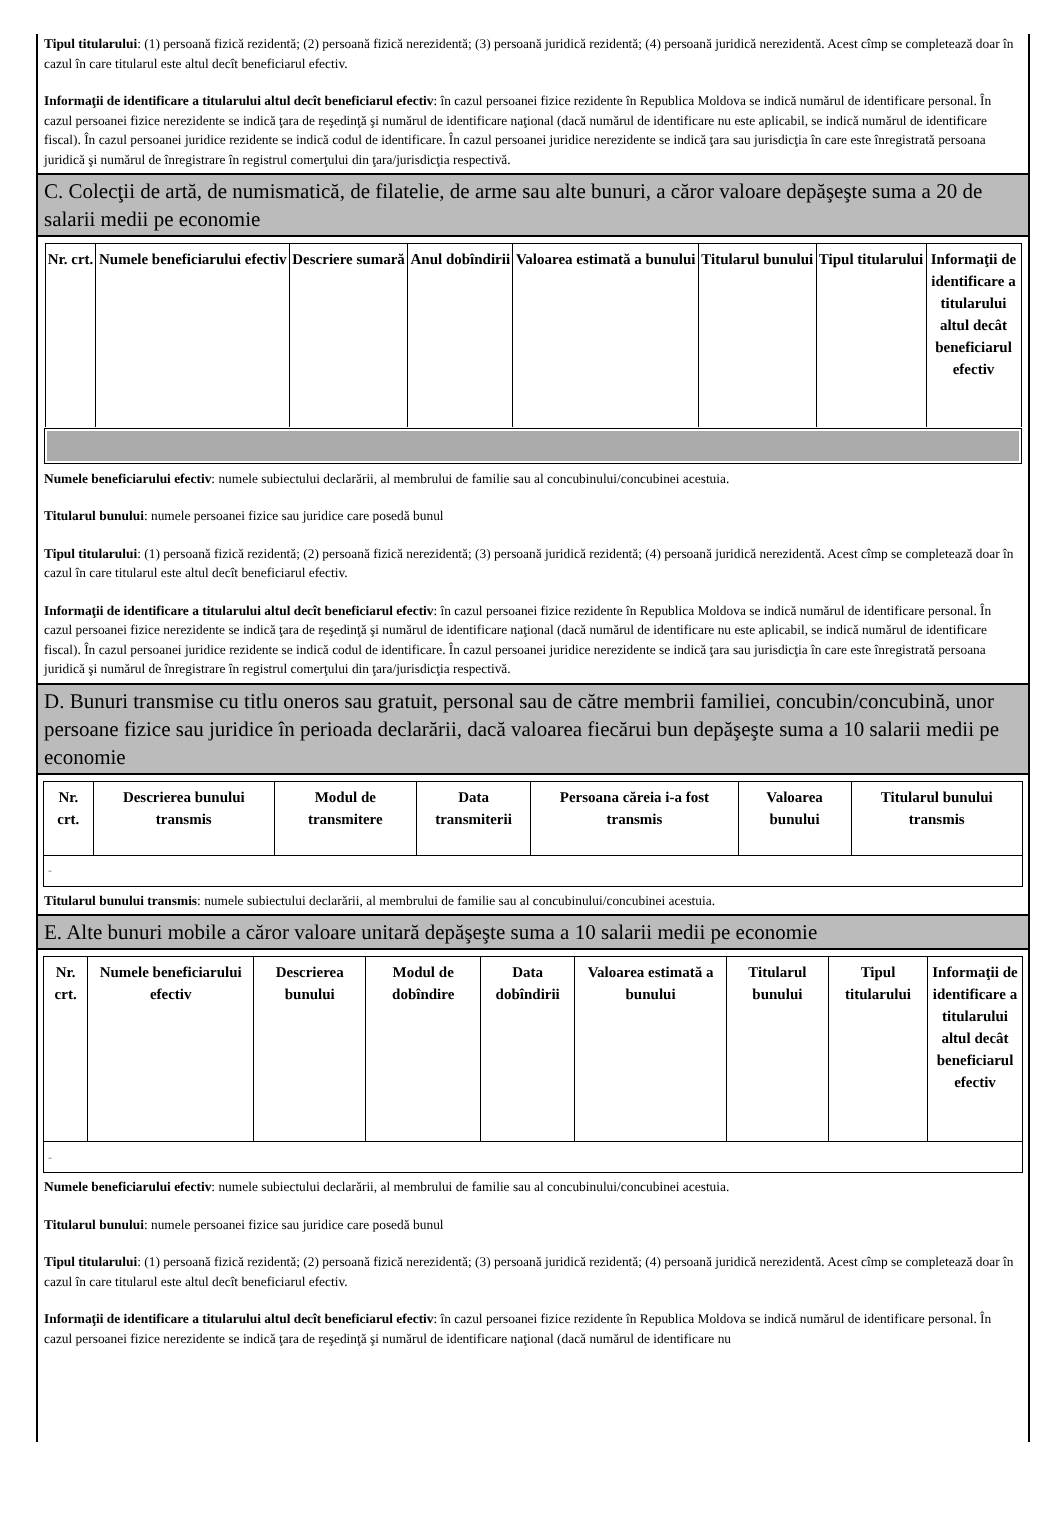Tipul titularului: (1) persoană fizică rezidentă; (2) persoană fizică nerezidentă; (3) persoană juridică rezidentă; (4) persoană juridică nerezidentă. Acest cîmp se completează doar în cazul în care titularul este altul decît beneficiarul efectiv.
Informaţii de identificare a titularului altul decît beneficiarul efectiv: în cazul persoanei fizice rezidente în Republica Moldova se indică numărul de identificare personal. În cazul persoanei fizice nerezidente se indică ţara de reşedinţă şi numărul de identificare naţional (dacă numărul de identificare nu este aplicabil, se indică numărul de identificare fiscal). În cazul persoanei juridice rezidente se indică codul de identificare. În cazul persoanei juridice nerezidente se indică ţara sau jurisdicţia în care este înregistrată persoana juridică şi numărul de înregistrare în registrul comerţului din ţara/jurisdicţia respectivă.
C. Colecţii de artă, de numismatică, de filatelie, de arme sau alte bunuri, a căror valoare depăşeşte suma a 20 de salarii medii pe economie
| Nr. crt. | Numele beneficiarului efectiv | Descriere sumară | Anul dobîndirii | Valoarea estimată a bunului | Titularul bunului | Tipul titularului | Informaţii de identificare a titularului altul decât beneficiarul efectiv |
| --- | --- | --- | --- | --- | --- | --- | --- |
Numele beneficiarului efectiv: numele subiectului declarării, al membrului de familie sau al concubinului/concubinei acestuia.
Titularul bunului: numele persoanei fizice sau juridice care posedă bunul
Tipul titularului: (1) persoană fizică rezidentă; (2) persoană fizică nerezidentă; (3) persoană juridică rezidentă; (4) persoană juridică nerezidentă. Acest cîmp se completează doar în cazul în care titularul este altul decît beneficiarul efectiv.
Informaţii de identificare a titularului altul decît beneficiarul efectiv: în cazul persoanei fizice rezidente în Republica Moldova se indică numărul de identificare personal. În cazul persoanei fizice nerezidente se indică ţara de reşedinţă şi numărul de identificare naţional (dacă numărul de identificare nu este aplicabil, se indică numărul de identificare fiscal). În cazul persoanei juridice rezidente se indică codul de identificare. În cazul persoanei juridice nerezidente se indică ţara sau jurisdicţia în care este înregistrată persoana juridică şi numărul de înregistrare în registrul comerţului din ţara/jurisdicţia respectivă.
D. Bunuri transmise cu titlu oneros sau gratuit, personal sau de către membrii familiei, concubin/concubină, unor persoane fizice sau juridice în perioada declarării, dacă valoarea fiecărui bun depăşeşte suma a 10 salarii medii pe economie
| Nr. crt. | Descrierea bunului transmis | Modul de transmitere | Data transmiterii | Persoana căreia i-a fost transmis | Valoarea bunului | Titularul bunului transmis |
| --- | --- | --- | --- | --- | --- | --- |
| - | | | | | | |
Titularul bunului transmis: numele subiectului declarării, al membrului de familie sau al concubinului/concubinei acestuia.
E. Alte bunuri mobile a căror valoare unitară depăşeşte suma a 10 salarii medii pe economie
| Nr. crt. | Numele beneficiarului efectiv | Descrierea bunului | Modul de dobîndire | Data dobîndirii | Valoarea estimată a bunului | Titularul bunului | Tipul titularului | Informaţii de identificare a titularului altul decât beneficiarul efectiv |
| --- | --- | --- | --- | --- | --- | --- | --- | --- |
| - | | | | | | | | |
Numele beneficiarului efectiv: numele subiectului declarării, al membrului de familie sau al concubinului/concubinei acestuia.
Titularul bunului: numele persoanei fizice sau juridice care posedă bunul
Tipul titularului: (1) persoană fizică rezidentă; (2) persoană fizică nerezidentă; (3) persoană juridică rezidentă; (4) persoană juridică nerezidentă. Acest cîmp se completează doar în cazul în care titularul este altul decît beneficiarul efectiv.
Informaţii de identificare a titularului altul decît beneficiarul efectiv: în cazul persoanei fizice rezidente în Republica Moldova se indică numărul de identificare personal. În cazul persoanei fizice nerezidente se indică ţara de reşedinţă şi numărul de identificare naţional (dacă numărul de identificare nu